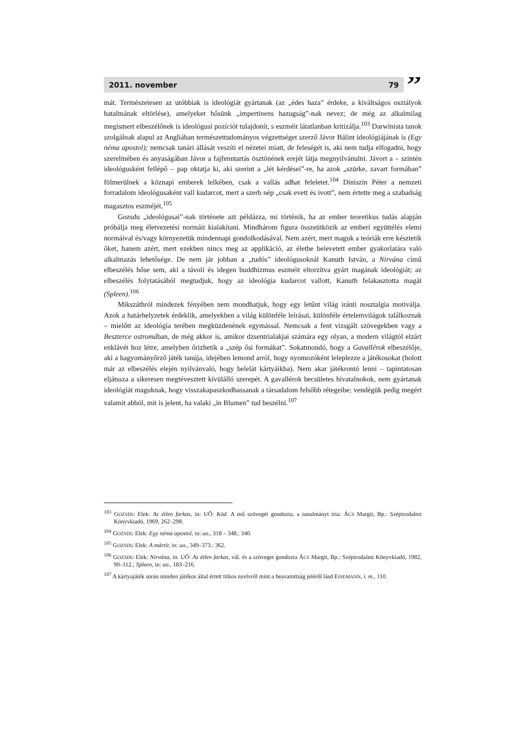2011. november 79
”
mát. Természetesen az utóbbiak is ideológiát gyártanak (az „édes haza” érdeke, a kiváltságos osztályok hatalmának eltörlése), amelyeket hősünk „impertinens hazugság”-nak nevez; de még az alkalmilag megismert elbeszélőnek is ideológusi pozíciót tulajdonít, s eszméit látatlanban kritizálja.<sup>103</sup> Darwinista tanok szolgálnak alapul az Angliában természettudományos végzettséget szerző Jávor Bálint ideológiájának is (Egy néma apostol); nemcsak tanári állását veszíti el nézetei miatt, de feleségét is, aki nem tudja elfogadni, hogy szerelmében és anyaságában Jávor a fajfenntartás ösztönének erejét látja megnyilvánulni. Jávort a – szintén ideológusként fellépő – pap oktatja ki, aki szerint a „lét kérdései”-re, ha azok „szürke, zavart formában” fölmerülnek a köznapi emberek lelkében, csak a vallás adhat feleletet.<sup>104</sup> Diniszin Péter a nemzeti forradalom ideológusaként vall kudarcot, mert a szerb nép „csak evett és ivott”, nem értette meg a szabadság magasztos eszméjét.<sup>105</sup>
Gozsdu „ideológusai”-nak története azt példázza, mi történik, ha az ember teoretikus tudás alapján próbálja meg életvezetési normáit kialakítani. Mindhárom figura összeütközik az emberi együttélés elemi normáival és/vagy környezetük mindennapi gondolkodásával. Nem azért, mert maguk a teóriák erre késztetik őket, hanem azért, mert ezekben nincs meg az applikáció, az életbe belevetett ember gyakorlatára való alkalmazás lehetősége. De nem jár jobban a „tudós” ideológusoknál Kanuth István, a Nirvána című elbeszélés hőse sem, aki a távoli és idegen buddhizmus eszméit eltorzítva gyárt magának ideológiát; az elbeszélés folytatásából megtudjuk, hogy az ideológia kudarcot vallott, Kanuth felakasztotta magát (Spleen).<sup>106</sup>
Mikszáthról mindezek fényében nem mondhatjuk, hogy egy letűnt világ iránti nosztalgia motiválja. Azok a határhelyzetek érdeklik, amelyekben a világ különféle leírásai, különféle értelemvilágok találkoznak – mielőtt az ideológia terében megküzdenének egymással. Nemcsak a fent vizsgált szövegekben vagy a Beszterce ostromában, de még akkor is, amikor dzsentrialakjai számára egy olyan, a modern világtól elzárt enklávét hoz létre, amelyben őrizhetik a „szép ősi formákat”. Sokatmondó, hogy a Gavallérok elbeszélője, aki a hagyományőrző játék tanúja, idejében lemond arról, hogy nyomozóként leleplezze a játékosokat (holott már az elbeszélés elején nyilvánvaló, hogy belelát kártyáikba). Nem akar játékrontó lenni – tapintatosan eljátssza a sikeresen megtévesztett kívülálló szerepét. A gavallérok becsületes hivatalnokok, nem gyártanak ideológiát maguknak, hogy visszakapaszkodhassanak a társadalom felsőbb rétegeibe; vendégük pedig megért valamit abból, mit is jelent, ha valaki „in Blumen” tud beszélni.<sup>107</sup>
<sup>103</sup> GOZSDU Elek: Az étlen farkas, in: UŐ: Köd. A mű szövegét gondozta, a tanulmányt írta: ÁCS Margit, Bp.: Szépirodalmi Könyvkiadó, 1969, 262–298.
<sup>104</sup> GOZSDU Elek: Egy néma apostol, in: uo., 318 – 348.: 340.
<sup>105</sup> GOZSDU Elek: A mártír, in: uo., 349–373.: 362.
<sup>106</sup> GOZSDU Elek: Nirvána, in: UŐ: Az étlen farkas, vál. és a szöveget gondozta ÁCS Margit, Bp.: Szépirodalmi Könyvkiadó, 1982, 90–112.; Spleen, in: uo., 183–216.
<sup>107</sup> A kártyajáték során minden játékos által értett titkos nyelvről mint a beavatottság jeléről lásd EISEMANN, i. m., 110.